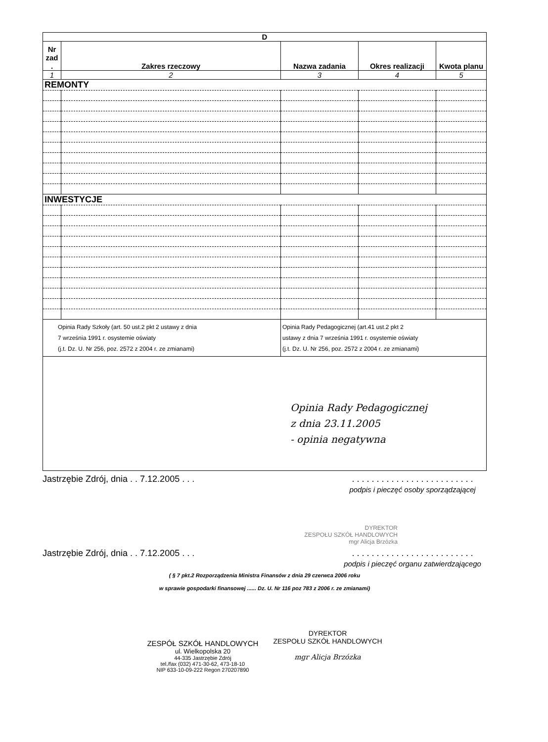| D | | | | |
| --- | --- | --- | --- | --- |
| Nr zad . | Zakres rzeczowy | Nazwa zadania | Okres realizacji | Kwota planu |
| 1 | 2 | 3 | 4 | 5 |
| REMONTY | | | | |
| INWESTYCJE | | | | |
| Opinia Rady Szkoły (art. 50 ust.2 pkt 2 ustawy z dnia 7 września 1991 r. osystemie oświaty (j.t. Dz. U. Nr 256, poz. 2572 z 2004 r. ze zmianami) | | Opinia Rady Pedagogicznej (art.41 ust.2 pkt 2 ustawy z dnia 7 września 1991 r. osystemie oświaty (j.t. Dz. U. Nr 256, poz. 2572 z 2004 r. ze zmianami) | | |
| Opinia Rady Pedagogicznej z dnia 23.11.2005 - opinia negatywna | | | | |
Jastrzębie Zdrój, dnia . . 7.12.2005 . . .. . . . . . . . . . . . . . . . . . . . . . . . .
podpis i pieczęć osoby sporządzającej
DYREKTOR
ZESPOŁU SZKÓŁ HANDLOWYCH
mgr Alicja Brzózka
Jastrzębie Zdrój, dnia . . 7.12.2005 . . .. . . . . . . . . . . . . . . . . . . . . . . . .
podpis i pieczęć organu zatwierdzającego
( § 7 pkt.2 Rozporządzenia Ministra Finansów z dnia 29 czerwca 2006 roku
w sprawie gospodarki finansowej ...... Dz. U. Nr 116 poz 783 z 2006 r. ze zmianami)
ZESPÓŁ SZKÓŁ HANDLOWYCH
ul. Wielkopolska 20
44-335 Jastrzębie Zdrój
tel./fax (032) 471-30-62, 473-18-10
NIP 633-10-09-222 Regon 270207890
DYREKTOR
ZESPOŁU SZKÓŁ HANDLOWYCH
mgr Alicja Brzózka